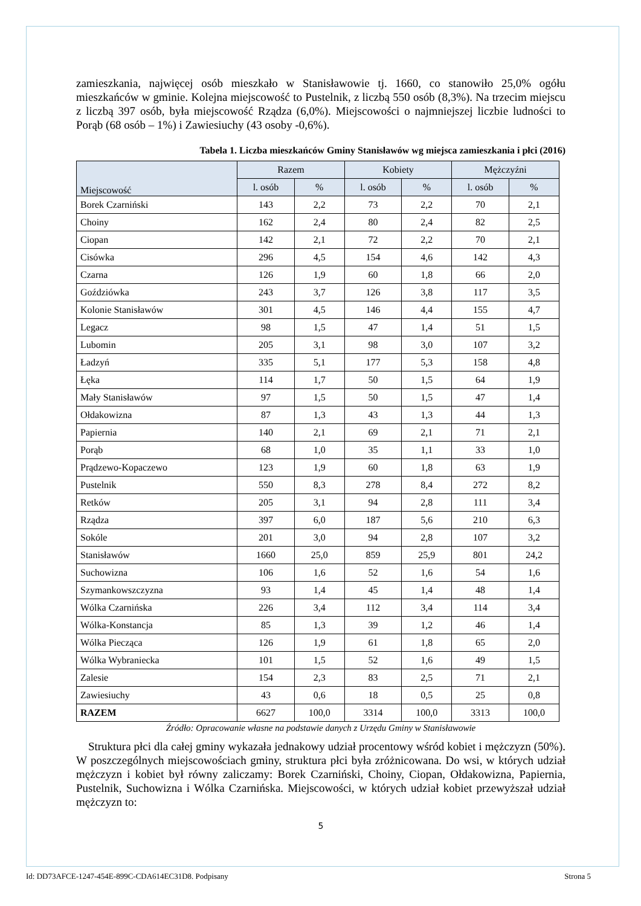zamieszkania, najwięcej osób mieszkało w Stanisławowie tj. 1660, co stanowiło 25,0% ogółu mieszkańców w gminie. Kolejna miejscowość to Pustelnik, z liczbą 550 osób (8,3%). Na trzecim miejscu z liczbą 397 osób, była miejscowość Rządza (6,0%). Miejscowości o najmniejszej liczbie ludności to Porąb (68 osób – 1%) i Zawiesiuchy (43 osoby -0,6%).
Tabela 1. Liczba mieszkańców Gminy Stanisławów wg miejsca zamieszkania i płci (2016)
| Miejscowość | Razem | | Kobiety | | Mężczyźni | |
| --- | --- | --- | --- | --- | --- | --- |
| | l. osób | % | l. osób | % | l. osób | % |
| Borek Czarniński | 143 | 2,2 | 73 | 2,2 | 70 | 2,1 |
| Choiny | 162 | 2,4 | 80 | 2,4 | 82 | 2,5 |
| Ciopan | 142 | 2,1 | 72 | 2,2 | 70 | 2,1 |
| Cisówka | 296 | 4,5 | 154 | 4,6 | 142 | 4,3 |
| Czarna | 126 | 1,9 | 60 | 1,8 | 66 | 2,0 |
| Goździówka | 243 | 3,7 | 126 | 3,8 | 117 | 3,5 |
| Kolonie Stanisławów | 301 | 4,5 | 146 | 4,4 | 155 | 4,7 |
| Legacz | 98 | 1,5 | 47 | 1,4 | 51 | 1,5 |
| Lubomin | 205 | 3,1 | 98 | 3,0 | 107 | 3,2 |
| Ładzyń | 335 | 5,1 | 177 | 5,3 | 158 | 4,8 |
| Łęka | 114 | 1,7 | 50 | 1,5 | 64 | 1,9 |
| Mały Stanisławów | 97 | 1,5 | 50 | 1,5 | 47 | 1,4 |
| Ołdakowizna | 87 | 1,3 | 43 | 1,3 | 44 | 1,3 |
| Papiernia | 140 | 2,1 | 69 | 2,1 | 71 | 2,1 |
| Porąb | 68 | 1,0 | 35 | 1,1 | 33 | 1,0 |
| Prądzewo-Kopaczewo | 123 | 1,9 | 60 | 1,8 | 63 | 1,9 |
| Pustelnik | 550 | 8,3 | 278 | 8,4 | 272 | 8,2 |
| Retków | 205 | 3,1 | 94 | 2,8 | 111 | 3,4 |
| Rządza | 397 | 6,0 | 187 | 5,6 | 210 | 6,3 |
| Sokóle | 201 | 3,0 | 94 | 2,8 | 107 | 3,2 |
| Stanisławów | 1660 | 25,0 | 859 | 25,9 | 801 | 24,2 |
| Suchowizna | 106 | 1,6 | 52 | 1,6 | 54 | 1,6 |
| Szymankowszczyzna | 93 | 1,4 | 45 | 1,4 | 48 | 1,4 |
| Wólka Czarnińska | 226 | 3,4 | 112 | 3,4 | 114 | 3,4 |
| Wólka-Konstancja | 85 | 1,3 | 39 | 1,2 | 46 | 1,4 |
| Wólka Piecząca | 126 | 1,9 | 61 | 1,8 | 65 | 2,0 |
| Wólka Wybraniecka | 101 | 1,5 | 52 | 1,6 | 49 | 1,5 |
| Zalesie | 154 | 2,3 | 83 | 2,5 | 71 | 2,1 |
| Zawiesiuchy | 43 | 0,6 | 18 | 0,5 | 25 | 0,8 |
| RAZEM | 6627 | 100,0 | 3314 | 100,0 | 3313 | 100,0 |
Źródło: Opracowanie własne na podstawie danych z Urzędu Gminy w Stanisławowie
Struktura płci dla całej gminy wykazała jednakowy udział procentowy wśród kobiet i mężczyzn (50%). W poszczególnych miejscowościach gminy, struktura płci była zróżnicowana. Do wsi, w których udział mężczyzn i kobiet był równy zaliczamy: Borek Czarniński, Choiny, Ciopan, Ołdakowizna, Papiernia, Pustelnik, Suchowizna i Wólka Czarnińska. Miejscowości, w których udział kobiet przewyższał udział mężczyzn to:
5
Id: DD73AFCE-1247-454E-899C-CDA614EC31D8. Podpisany Strona 5